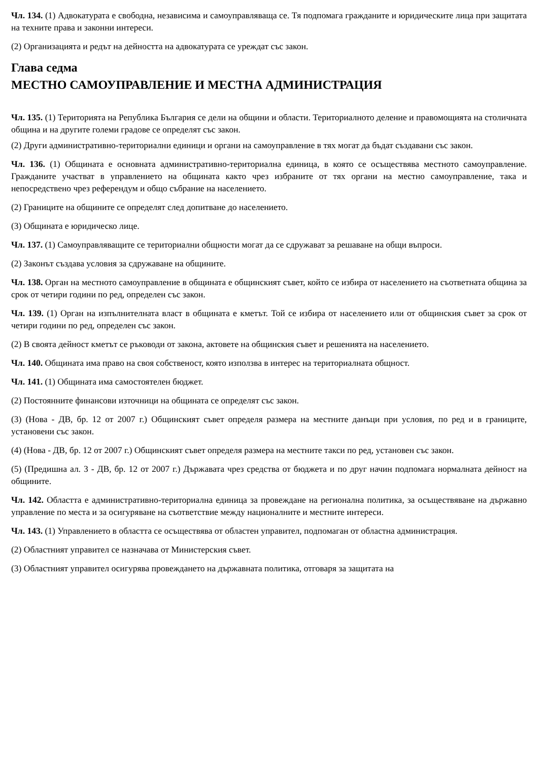Чл. 134. (1) Адвокатурата е свободна, независима и самоуправляваща се. Тя подпомага гражданите и юридическите лица при защитата на техните права и законни интереси.
(2) Организацията и редът на дейността на адвокатурата се уреждат със закон.
Глава седма
МЕСТНО САМОУПРАВЛЕНИЕ И МЕСТНА АДМИНИСТРАЦИЯ
Чл. 135. (1) Територията на Република България се дели на общини и области. Териториалното деление и правомощията на столичната община и на другите големи градове се определят със закон.
(2) Други административно-териториални единици и органи на самоуправление в тях могат да бъдат създавани със закон.
Чл. 136. (1) Общината е основната административно-териториална единица, в която се осъществява местното самоуправление. Гражданите участват в управлението на общината както чрез избраните от тях органи на местно самоуправление, така и непосредствено чрез референдум и общо събрание на населението.
(2) Границите на общините се определят след допитване до населението.
(3) Общината е юридическо лице.
Чл. 137. (1) Самоуправляващите се териториални общности могат да се сдружават за решаване на общи въпроси.
(2) Законът създава условия за сдружаване на общините.
Чл. 138. Орган на местното самоуправление в общината е общинският съвет, който се избира от населението на съответната община за срок от четири години по ред, определен със закон.
Чл. 139. (1) Орган на изпълнителната власт в общината е кметът. Той се избира от населението или от общинския съвет за срок от четири години по ред, определен със закон.
(2) В своята дейност кметът се ръководи от закона, актовете на общинския съвет и решенията на населението.
Чл. 140. Общината има право на своя собственост, която използва в интерес на териториалната общност.
Чл. 141. (1) Общината има самостоятелен бюджет.
(2) Постоянните финансови източници на общината се определят със закон.
(3) (Нова - ДВ, бр. 12 от 2007 г.) Общинският съвет определя размера на местните данъци при условия, по ред и в границите, установени със закон.
(4) (Нова - ДВ, бр. 12 от 2007 г.) Общинският съвет определя размера на местните такси по ред, установен със закон.
(5) (Предишна ал. 3 - ДВ, бр. 12 от 2007 г.) Държавата чрез средства от бюджета и по друг начин подпомага нормалната дейност на общините.
Чл. 142. Областта е административно-териториална единица за провеждане на регионална политика, за осъществяване на държавно управление по места и за осигуряване на съответствие между националните и местните интереси.
Чл. 143. (1) Управлението в областта се осъществява от областен управител, подпомаган от областна администрация.
(2) Областният управител се назначава от Министерския съвет.
(3) Областният управител осигурява провеждането на държавната политика, отговаря за защитата на